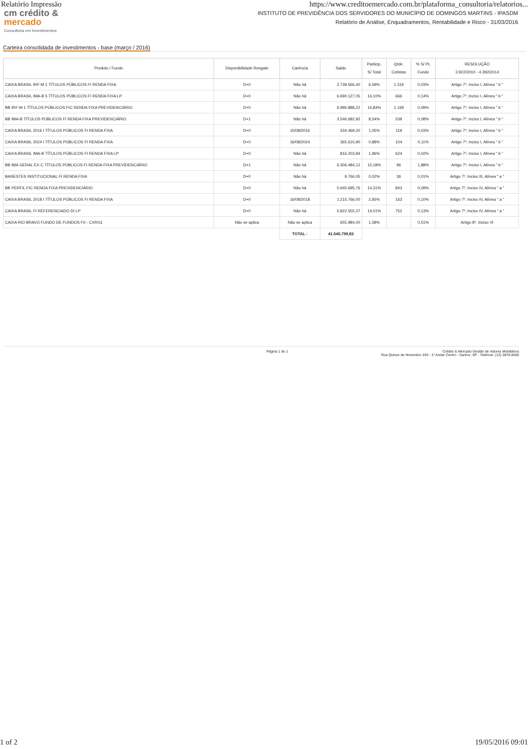Relatório Impressão https://www.creditoemercado.com.br/plataforma_consultoria/relatorios...
cm crédito &
mercado
Consultoria em Investimentos
INSTITUTO DE PREVIDÊNCIA DOS SERVIDORES DO MUNICÍPIO DE DOMINGOS MARTINS - IPASDM
Relatório de Análise, Enquadramentos, Rentabilidade e Risco - 31/03/2016
Carteira consolidada de investimentos - base (março / 2016)
| Produto / Fundo | Disponibilidade Resgate | Carência | Saldo | Particip. S/ Total | Qtde. Cotistas | % S/ PL Fundo | RESOLUÇÃO 3.922/2010 - 4.392/2014 |
| --- | --- | --- | --- | --- | --- | --- | --- |
| CAIXA BRASIL IRF-M 1 TÍTULOS PÚBLICOS FI RENDA FIXA | D+0 | Não há | 2.739.566,40 | 6,59% | 1.319 | 0,03% | Artigo 7º, Inciso I, Alínea " b " |
| CAIXA BRASIL IMA-B 5 TÍTULOS PÚBLICOS FI RENDA FIXA LP | D+0 | Não há | 6.690.127,05 | 16,10% | 666 | 0,14% | Artigo 7º, Inciso I, Alínea " b " |
| BB IRF-M 1 TÍTULOS PÚBLICOS FIC RENDA FIXA PREVIDENCIÁRIO | D+0 | Não há | 6.996.888,22 | 16,84% | 1.169 | 0,09% | Artigo 7º, Inciso I, Alínea " b " |
| BB IMA-B TÍTULOS PÚBLICOS FI RENDA FIXA PREVIDENCIÁRIO | D+1 | Não há | 3.546.682,92 | 8,54% | 539 | 0,08% | Artigo 7º, Inciso I, Alínea " b " |
| CAIXA BRASIL 2016 I TÍTULOS PÚBLICOS FI RENDA FIXA | D+0 | 15/08/2016 | 434.469,20 | 1,05% | 119 | 0,03% | Artigo 7º, Inciso I, Alínea " b " |
| CAIXA BRASIL 2024 I TÍTULOS PÚBLICOS FI RENDA FIXA | D+0 | 16/08/2024 | 365.610,90 | 0,88% | 104 | 0,11% | Artigo 7º, Inciso I, Alínea " b " |
| CAIXA BRASIL IMA-B TÍTULOS PÚBLICOS FI RENDA FIXA LP | D+0 | Não há | 816.203,84 | 1,96% | 624 | 0,02% | Artigo 7º, Inciso I, Alínea " b " |
| BB IMA GERAL EX-C TÍTULOS PÚBLICOS FI RENDA FIXA PREVIDENCIÁRIO | D+1 | Não há | 6.306.484,12 | 15,18% | 96 | 1,88% | Artigo 7º, Inciso I, Alínea " b " |
| BANESTES INSTITUCIONAL FI RENDA FIXA | D+0 | Não há | 9.766,05 | 0,02% | 36 | 0,01% | Artigo 7º, Inciso III, Alínea " a " |
| BB PERFIL FIC RENDA FIXA PREVIDENCIÁRIO | D+0 | Não há | 5.945.695,76 | 14,31% | 843 | 0,09% | Artigo 7º, Inciso IV, Alínea " a " |
| CAIXA BRASIL 2018 I TÍTULOS PÚBLICOS FI RENDA FIXA | D+0 | 16/08/2018 | 1.215.766,00 | 2,93% | 163 | 0,10% | Artigo 7º, Inciso IV, Alínea " a " |
| CAIXA BRASIL FI REFERENCIADO DI LP | D+0 | Não há | 5.822.555,37 | 14,01% | 752 | 0,13% | Artigo 7º, Inciso IV, Alínea " a " |
| CAIXA RIO BRAVO FUNDO DE FUNDOS FII - CXRI11 | Não se aplica | Não se aplica | 655.984,00 | 1,58% | | 0,51% | Artigo 8º, Inciso VI |
| | | TOTAL - | 41.545.799,83 | | | | |
Página 1 de 1 Crédito & Mercado Gestão de Valores Mobiliários
Rua Quinze de Novembro 204 - 1º Andar Centro - Santos -SP - Telefone: (13) 3878-8400
1 of 2 19/05/2016 09:01